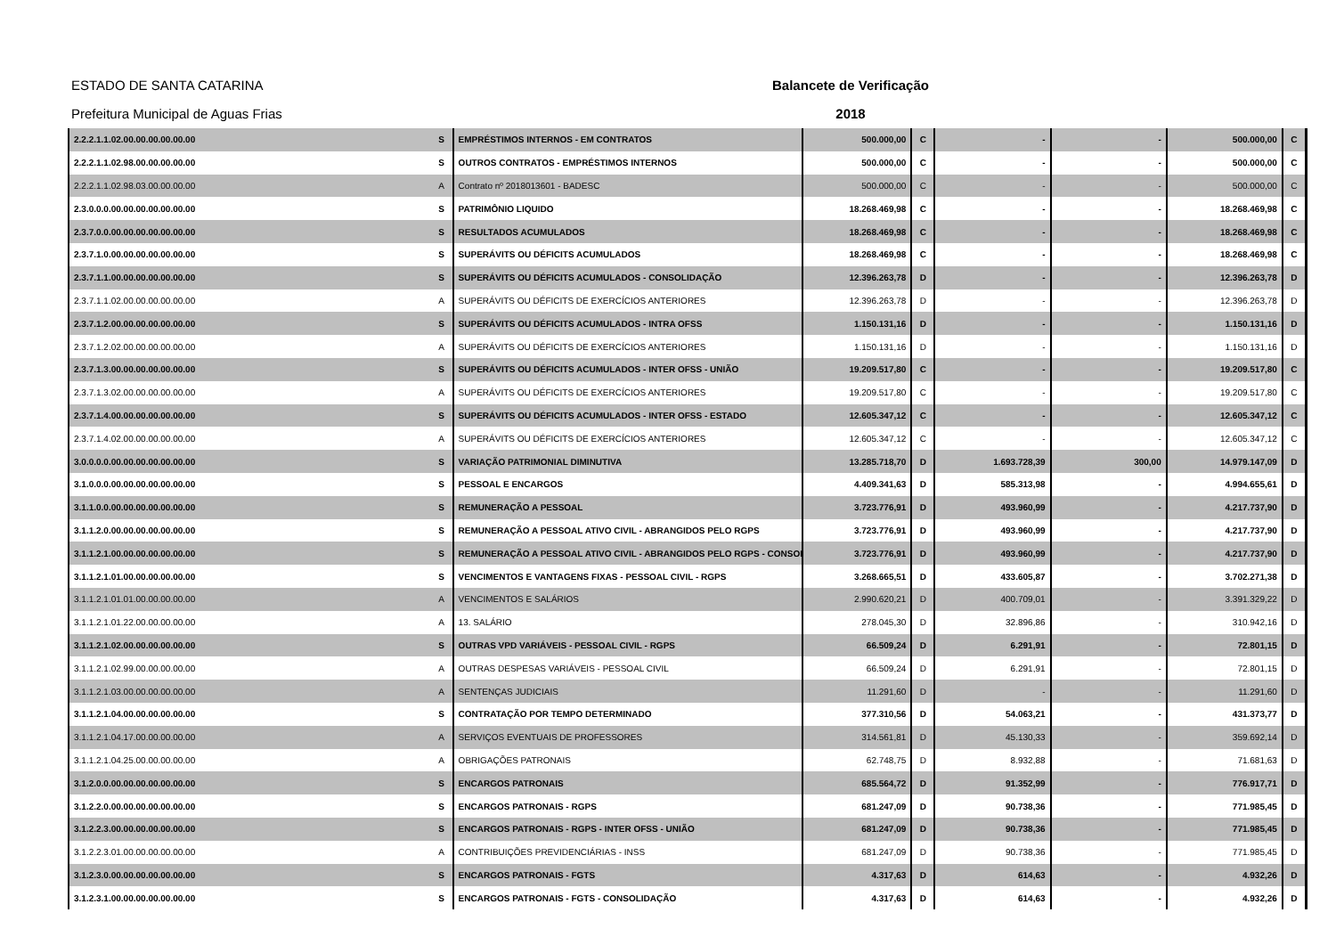ESTADO DE SANTA CATARINA
Prefeitura Municipal de Aguas Frias
Balancete de Verificação
2018
| 2.2.2.1.1.02.00.00.00.00.00.00 | S | EMPRÉSTIMOS INTERNOS - EM CONTRATOS | 500.000,00 | C | - | - | 500.000,00 | C |
| 2.2.2.1.1.02.98.00.00.00.00.00 | S | OUTROS CONTRATOS - EMPRÉSTIMOS INTERNOS | 500.000,00 | C | - | - | 500.000,00 | C |
| 2.2.2.1.1.02.98.03.00.00.00.00 | A | Contrato nº 2018013601 - BADESC | 500.000,00 | C | - | - | 500.000,00 | C |
| 2.3.0.0.0.00.00.00.00.00.00.00 | S | PATRIMÔNIO LIQUIDO | 18.268.469,98 | C | - | - | 18.268.469,98 | C |
| 2.3.7.0.0.00.00.00.00.00.00.00 | S | RESULTADOS ACUMULADOS | 18.268.469,98 | C | - | - | 18.268.469,98 | C |
| 2.3.7.1.0.00.00.00.00.00.00.00 | S | SUPERÁVITS OU DÉFICITS ACUMULADOS | 18.268.469,98 | C | - | - | 18.268.469,98 | C |
| 2.3.7.1.1.00.00.00.00.00.00.00 | S | SUPERÁVITS OU DÉFICITS ACUMULADOS - CONSOLIDAÇÃO | 12.396.263,78 | D | - | - | 12.396.263,78 | D |
| 2.3.7.1.1.02.00.00.00.00.00.00 | A | SUPERÁVITS OU DÉFICITS DE EXERCÍCIOS ANTERIORES | 12.396.263,78 | D | - | - | 12.396.263,78 | D |
| 2.3.7.1.2.00.00.00.00.00.00.00 | S | SUPERÁVITS OU DÉFICITS ACUMULADOS - INTRA OFSS | 1.150.131,16 | D | - | - | 1.150.131,16 | D |
| 2.3.7.1.2.02.00.00.00.00.00.00 | A | SUPERÁVITS OU DÉFICITS DE EXERCÍCIOS ANTERIORES | 1.150.131,16 | D | - | - | 1.150.131,16 | D |
| 2.3.7.1.3.00.00.00.00.00.00.00 | S | SUPERÁVITS OU DÉFICITS ACUMULADOS - INTER OFSS - UNIÃO | 19.209.517,80 | C | - | - | 19.209.517,80 | C |
| 2.3.7.1.3.02.00.00.00.00.00.00 | A | SUPERÁVITS OU DÉFICITS DE EXERCÍCIOS ANTERIORES | 19.209.517,80 | C | - | - | 19.209.517,80 | C |
| 2.3.7.1.4.00.00.00.00.00.00.00 | S | SUPERÁVITS OU DÉFICITS ACUMULADOS - INTER OFSS - ESTADO | 12.605.347,12 | C | - | - | 12.605.347,12 | C |
| 2.3.7.1.4.02.00.00.00.00.00.00 | A | SUPERÁVITS OU DÉFICITS DE EXERCÍCIOS ANTERIORES | 12.605.347,12 | C | - | - | 12.605.347,12 | C |
| 3.0.0.0.0.00.00.00.00.00.00.00 | S | VARIAÇÃO PATRIMONIAL DIMINUTIVA | 13.285.718,70 | D | 1.693.728,39 | 300,00 | 14.979.147,09 | D |
| 3.1.0.0.0.00.00.00.00.00.00.00 | S | PESSOAL E ENCARGOS | 4.409.341,63 | D | 585.313,98 | - | 4.994.655,61 | D |
| 3.1.1.0.0.00.00.00.00.00.00.00 | S | REMUNERAÇÃO A PESSOAL | 3.723.776,91 | D | 493.960,99 | - | 4.217.737,90 | D |
| 3.1.1.2.0.00.00.00.00.00.00.00 | S | REMUNERAÇÃO A PESSOAL ATIVO CIVIL - ABRANGIDOS PELO RGPS | 3.723.776,91 | D | 493.960,99 | - | 4.217.737,90 | D |
| 3.1.1.2.1.00.00.00.00.00.00.00 | S | REMUNERAÇÃO A PESSOAL ATIVO CIVIL - ABRANGIDOS PELO RGPS - CONSOL | 3.723.776,91 | D | 493.960,99 | - | 4.217.737,90 | D |
| 3.1.1.2.1.01.00.00.00.00.00.00 | S | VENCIMENTOS E VANTAGENS FIXAS - PESSOAL CIVIL - RGPS | 3.268.665,51 | D | 433.605,87 | - | 3.702.271,38 | D |
| 3.1.1.2.1.01.01.00.00.00.00.00 | A | VENCIMENTOS E SALÁRIOS | 2.990.620,21 | D | 400.709,01 | - | 3.391.329,22 | D |
| 3.1.1.2.1.01.22.00.00.00.00.00 | A | 13. SALÁRIO | 278.045,30 | D | 32.896,86 | - | 310.942,16 | D |
| 3.1.1.2.1.02.00.00.00.00.00.00 | S | OUTRAS VPD VARIÁVEIS - PESSOAL CIVIL - RGPS | 66.509,24 | D | 6.291,91 | - | 72.801,15 | D |
| 3.1.1.2.1.02.99.00.00.00.00.00 | A | OUTRAS DESPESAS VARIÁVEIS - PESSOAL CIVIL | 66.509,24 | D | 6.291,91 | - | 72.801,15 | D |
| 3.1.1.2.1.03.00.00.00.00.00.00 | A | SENTENÇAS JUDICIAIS | 11.291,60 | D | - | - | 11.291,60 | D |
| 3.1.1.2.1.04.00.00.00.00.00.00 | S | CONTRATAÇÃO POR TEMPO DETERMINADO | 377.310,56 | D | 54.063,21 | - | 431.373,77 | D |
| 3.1.1.2.1.04.17.00.00.00.00.00 | A | SERVIÇOS EVENTUAIS DE PROFESSORES | 314.561,81 | D | 45.130,33 | - | 359.692,14 | D |
| 3.1.1.2.1.04.25.00.00.00.00.00 | A | OBRIGAÇÕES PATRONAIS | 62.748,75 | D | 8.932,88 | - | 71.681,63 | D |
| 3.1.2.0.0.00.00.00.00.00.00.00 | S | ENCARGOS PATRONAIS | 685.564,72 | D | 91.352,99 | - | 776.917,71 | D |
| 3.1.2.2.0.00.00.00.00.00.00.00 | S | ENCARGOS PATRONAIS - RGPS | 681.247,09 | D | 90.738,36 | - | 771.985,45 | D |
| 3.1.2.2.3.00.00.00.00.00.00.00 | S | ENCARGOS PATRONAIS - RGPS - INTER OFSS - UNIÃO | 681.247,09 | D | 90.738,36 | - | 771.985,45 | D |
| 3.1.2.2.3.01.00.00.00.00.00.00 | A | CONTRIBUIÇÕES PREVIDENCIÁRIAS - INSS | 681.247,09 | D | 90.738,36 | - | 771.985,45 | D |
| 3.1.2.3.0.00.00.00.00.00.00.00 | S | ENCARGOS PATRONAIS - FGTS | 4.317,63 | D | 614,63 | - | 4.932,26 | D |
| 3.1.2.3.1.00.00.00.00.00.00.00 | S | ENCARGOS PATRONAIS - FGTS - CONSOLIDAÇÃO | 4.317,63 | D | 614,63 | - | 4.932,26 | D |